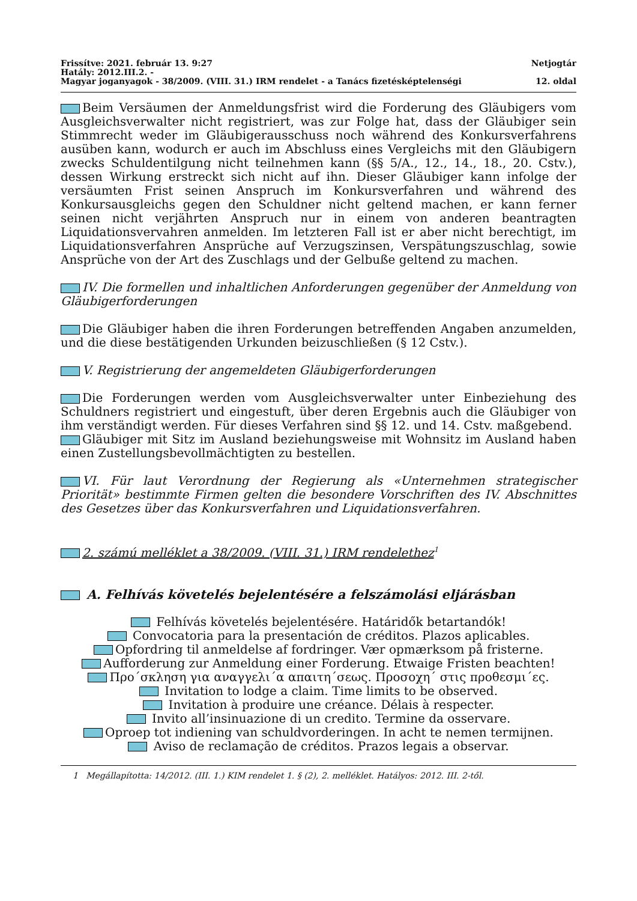Frissítve: 2021. február 13. 9:27 Netjogtár
Hatály: 2012.III.2. -
Magyar joganyagok - 38/2009. (VIII. 31.) IRM rendelet - a Tanács fizetésképtelenségi 12. oldal
Beim Versäumen der Anmeldungsfrist wird die Forderung des Gläubigers vom Ausgleichsverwalter nicht registriert, was zur Folge hat, dass der Gläubiger sein Stimmrecht weder im Gläubigerausschuss noch während des Konkursverfahrens ausüben kann, wodurch er auch im Abschluss eines Vergleichs mit den Gläubigern zwecks Schuldentilgung nicht teilnehmen kann (§§ 5/A., 12., 14., 18., 20. Cstv.), dessen Wirkung erstreckt sich nicht auf ihn. Dieser Gläubiger kann infolge der versäumten Frist seinen Anspruch im Konkursverfahren und während des Konkursausgleichs gegen den Schuldner nicht geltend machen, er kann ferner seinen nicht verjährten Anspruch nur in einem von anderen beantragten Liquidationsvervahren anmelden. Im letzteren Fall ist er aber nicht berechtigt, im Liquidationsverfahren Ansprüche auf Verzugszinsen, Verspätungszuschlag, sowie Ansprüche von der Art des Zuschlags und der Gelbuße geltend zu machen.
IV. Die formellen und inhaltlichen Anforderungen gegenüber der Anmeldung von Gläubigerforderungen
Die Gläubiger haben die ihren Forderungen betreffenden Angaben anzumelden, und die diese bestätigenden Urkunden beizuschließen (§ 12 Cstv.).
V. Registrierung der angemeldeten Gläubigerforderungen
Die Forderungen werden vom Ausgleichsverwalter unter Einbeziehung des Schuldners registriert und eingestuft, über deren Ergebnis auch die Gläubiger von ihm verständigt werden. Für dieses Verfahren sind §§ 12. und 14. Cstv. maßgebend.
Gläubiger mit Sitz im Ausland beziehungsweise mit Wohnsitz im Ausland haben einen Zustellungsbevollmächtigten zu bestellen.
VI. Für laut Verordnung der Regierung als «Unternehmen strategischer Priorität» bestimmte Firmen gelten die besondere Vorschriften des IV. Abschnittes des Gesetzes über das Konkursverfahren und Liquidationsverfahren.
2. számú melléklet a 38/2009. (VIII. 31.) IRM rendelethez<sup>1</sup>
A. Felhívás követelés bejelentésére a felszámolási eljárásban
Felhívás követelés bejelentésére. Határidők betartandók!
Convocatoria para la presentación de créditos. Plazos aplicables.
Opfordring til anmeldelse af fordringer. Vær opmærksom på fristerne.
Aufforderung zur Anmeldung einer Forderung. Etwaige Fristen beachten!
Προ΄σκληση για αναγγελι΄α απαιτη΄σεως. Προσοχη΄ στις προθεσμι΄ες.
Invitation to lodge a claim. Time limits to be observed.
Invitation à produire une créance. Délais à respecter.
Invito all’insinuazione di un credito. Termine da osservare.
Oproep tot indiening van schuldvorderingen. In acht te nemen termijnen.
Aviso de reclamação de créditos. Prazos legais a observar.
1 Megállapította: 14/2012. (III. 1.) KIM rendelet 1. § (2), 2. melléklet. Hatályos: 2012. III. 2-től.